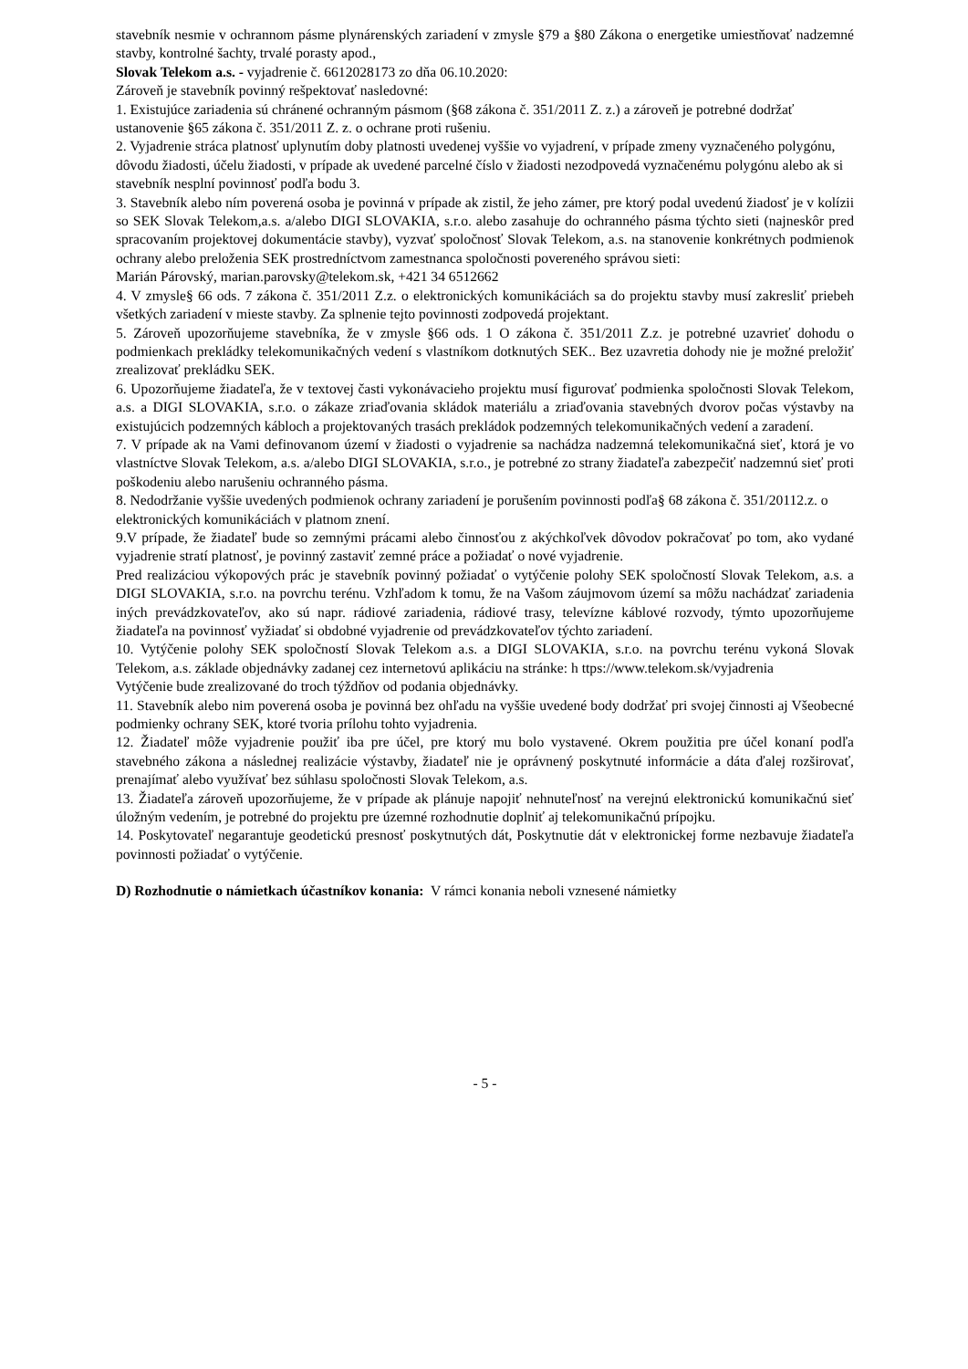stavebník nesmie v ochrannom pásme plynárenských zariadení v zmysle §79 a §80 Zákona o energetike umiestňovať nadzemné stavby, kontrolné šachty, trvalé porasty apod.,
Slovak Telekom a.s. - vyjadrenie č. 6612028173 zo dňa 06.10.2020:
Zároveň je stavebník povinný rešpektovať nasledovné:
1. Existujúce zariadenia sú chránené ochranným pásmom (§68 zákona č. 351/2011 Z. z.) a zároveň je potrebné dodržať ustanovenie §65 zákona č. 351/2011 Z. z. o ochrane proti rušeniu.
2. Vyjadrenie stráca platnosť uplynutím doby platnosti uvedenej vyššie vo vyjadrení, v prípade zmeny vyznačeného polygónu, dôvodu žiadosti, účelu žiadosti, v prípade ak uvedené parcelné číslo v žiadosti nezodpovedá vyznačenému polygónu alebo ak si stavebník nesplní povinnosť podľa bodu 3.
3. Stavebník alebo ním poverená osoba je povinná v prípade ak zistil, že jeho zámer, pre ktorý podal uvedenú žiadosť je v kolízii so SEK Slovak Telekom,a.s. a/alebo DIGI SLOVAKIA, s.r.o. alebo zasahuje do ochranného pásma týchto sieti (najneskôr pred spracovaním projektovej dokumentácie stavby), vyzvať spoločnosť Slovak Telekom, a.s. na stanovenie konkrétnych podmienok ochrany alebo preloženia SEK prostredníctvom zamestnanca spoločnosti povereného správou sieti:
Marián Párovský, marian.parovsky@telekom.sk, +421 34 6512662
4. V zmysle§ 66 ods. 7 zákona č. 351/2011 Z.z. o elektronických komunikáciách sa do projektu stavby musí zakresliť priebeh všetkých zariadení v mieste stavby. Za splnenie tejto povinnosti zodpovedá projektant.
5. Zároveň upozorňujeme stavebníka, že v zmysle §66 ods. 1 O zákona č. 351/2011 Z.z. je potrebné uzavrieť dohodu o podmienkach prekládky telekomunikačných vedení s vlastníkom dotknutých SEK.. Bez uzavretia dohody nie je možné preložiť zrealizovať prekládku SEK.
6. Upozorňujeme žiadateľa, že v textovej časti vykonávacieho projektu musí figurovať podmienka spoločnosti Slovak Telekom, a.s. a DIGI SLOVAKIA, s.r.o. o zákaze zriaďovania skládok materiálu a zriaďovania stavebných dvorov počas výstavby na existujúcich podzemných kábloch a projektovaných trasách prekládok podzemných telekomunikačných vedení a zaradení.
7. V prípade ak na Vami definovanom území v žiadosti o vyjadrenie sa nachádza nadzemná telekomunikačná sieť, ktorá je vo vlastníctve Slovak Telekom, a.s. a/alebo DIGI SLOVAKIA, s.r.o., je potrebné zo strany žiadateľa zabezpečiť nadzemnú sieť proti poškodeniu alebo narušeniu ochranného pásma.
8. Nedodržanie vyššie uvedených podmienok ochrany zariadení je porušením povinnosti podľa§ 68 zákona č. 351/20112.z. o elektronických komunikáciách v platnom znení.
9.V prípade, že žiadateľ bude so zemnými prácami alebo činnosťou z akýchkoľvek dôvodov pokračovať po tom, ako vydané vyjadrenie stratí platnosť, je povinný zastaviť zemné práce a požiadať o nové vyjadrenie.
Pred realizáciou výkopových prác je stavebník povinný požiadať o vytýčenie polohy SEK spoločností Slovak Telekom, a.s. a DIGI SLOVAKIA, s.r.o. na povrchu terénu. Vzhľadom k tomu, že na Vašom záujmovom území sa môžu nachádzať zariadenia iných prevádzkovateľov, ako sú napr. rádiové zariadenia, rádiové trasy, televízne káblové rozvody, týmto upozorňujeme žiadateľa na povinnosť vyžiadať si obdobné vyjadrenie od prevádzkovateľov týchto zariadení.
10. Vytýčenie polohy SEK spoločností Slovak Telekom a.s. a DIGI SLOVAKIA, s.r.o. na povrchu terénu vykoná Slovak Telekom, a.s. základe objednávky zadanej cez internetovú aplikáciu na stránke: h ttps://www.telekom.sk/vyjadrenia
Vytýčenie bude zrealizované do troch týždňov od podania objednávky.
11. Stavebník alebo nim poverená osoba je povinná bez ohľadu na vyššie uvedené body dodržať pri svojej činnosti aj Všeobecné podmienky ochrany SEK, ktoré tvoria prílohu tohto vyjadrenia.
12. Žiadateľ môže vyjadrenie použiť iba pre účel, pre ktorý mu bolo vystavené. Okrem použitia pre účel konaní podľa stavebného zákona a následnej realizácie výstavby, žiadateľ nie je oprávnený poskytnuté informácie a dáta ďalej rozširovať, prenajímať alebo využívať bez súhlasu spoločnosti Slovak Telekom, a.s.
13. Žiadateľa zároveň upozorňujeme, že v prípade ak plánuje napojiť nehnuteľnosť na verejnú elektronickú komunikačnú sieť úložným vedením, je potrebné do projektu pre územné rozhodnutie doplniť aj telekomunikačnú prípojku.
14. Poskytovateľ negarantuje geodetickú presnosť poskytnutých dát, Poskytnutie dát v elektronickej forme nezbavuje žiadateľa povinnosti požiadať o vytýčenie.
D) Rozhodnutie o námietkach účastníkov konania: V rámci konania neboli vznesené námietky
- 5 -